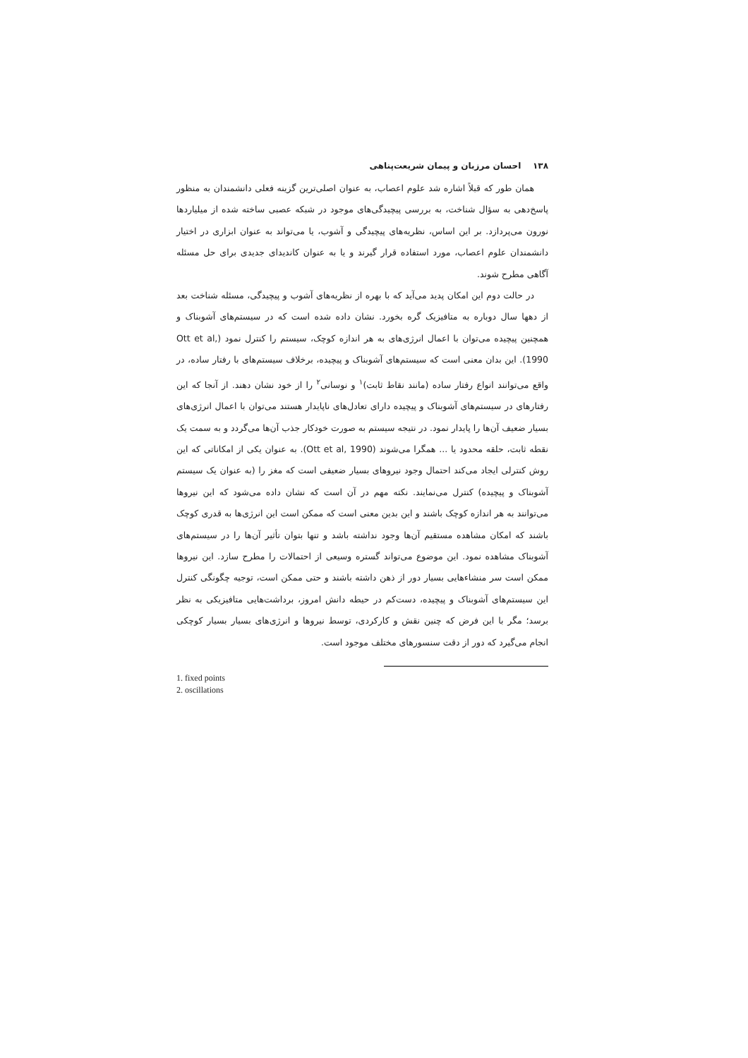۱۳۸ احسان مرزبان و پیمان شریعت‌پناهی
همان طور که قبلاً اشاره شد علوم اعصاب، به عنوان اصلی‌ترین گزینه فعلی دانشمندان به منظور پاسخ‌دهی به سؤال شناخت، به بررسی پیچیدگی‌های موجود در شبکه عصبی ساخته شده از میلیاردها نورون می‌پردازد. بر این اساس، نظریه‌های پیچیدگی و آشوب، یا می‌تواند به عنوان ابزاری در اختیار دانشمندان علوم اعصاب، مورد استفاده قرار گیرند و یا به عنوان کاندیدای جدیدی برای حل مسئله آگاهی مطرح شوند.
در حالت دوم این امکان پدید می‌آید که با بهره از نظریه‌های آشوب و پیچیدگی، مسئله شناخت بعد از دهها سال دوباره به متافیزیک گره بخورد. نشان داده شده است که در سیستم‌های آشوبناک و همچنین پیچیده می‌توان با اعمال انرژی‌های به هر اندازه کوچک، سیستم را کنترل نمود (Ott et al, 1990). این بدان معنی است که سیستم‌های آشوبناک و پیچیده، برخلاف سیستم‌های با رفتار ساده، در واقع می‌توانند انواع رفتار ساده (مانند نقاط ثابت)<sup>۱</sup> و نوسانی<sup>۲</sup> را از خود نشان دهند. از آنجا که این رفتارهای در سیستم‌های آشوبناک و پیچیده دارای تعادل‌های ناپایدار هستند می‌توان با اعمال انرژی‌های بسیار ضعیف آن‌ها را پایدار نمود. در نتیجه سیستم به صورت خودکار جذب آن‌ها می‌گردد و به سمت یک نقطه ثابت، حلقه محدود یا ... همگرا می‌شوند (Ott et al, 1990). به عنوان یکی از امکاناتی که این روش کنترلی ایجاد می‌کند احتمال وجود نیروهای بسیار ضعیفی است که مغز را (به عنوان یک سیستم آشوبناک و پیچیده) کنترل می‌نمایند. نکته مهم در آن است که نشان داده می‌شود که این نیروها می‌توانند به هر اندازه کوچک باشند و این بدین معنی است که ممکن است این انرژی‌ها به قدری کوچک باشند که امکان مشاهده مستقیم آن‌ها وجود نداشته باشد و تنها بتوان تأثیر آن‌ها را در سیستم‌های آشوبناک مشاهده نمود. این موضوع می‌تواند گستره وسیعی از احتمالات را مطرح سازد. این نیروها ممکن است سر منشاءهایی بسیار دور از ذهن داشته باشند و حتی ممکن است، توجیه چگونگی کنترل این سیستم‌های آشوبناک و پیچیده، دست‌کم در حیطه دانش امروز، برداشت‌هایی متافیزیکی به نظر برسد؛ مگر با این فرض که چنین نقش و کارکردی، توسط نیروها و انرژی‌های بسیار بسیار کوچکی انجام می‌گیرد که دور از دقت سنسورهای مختلف موجود است.
1. fixed points
2. oscillations